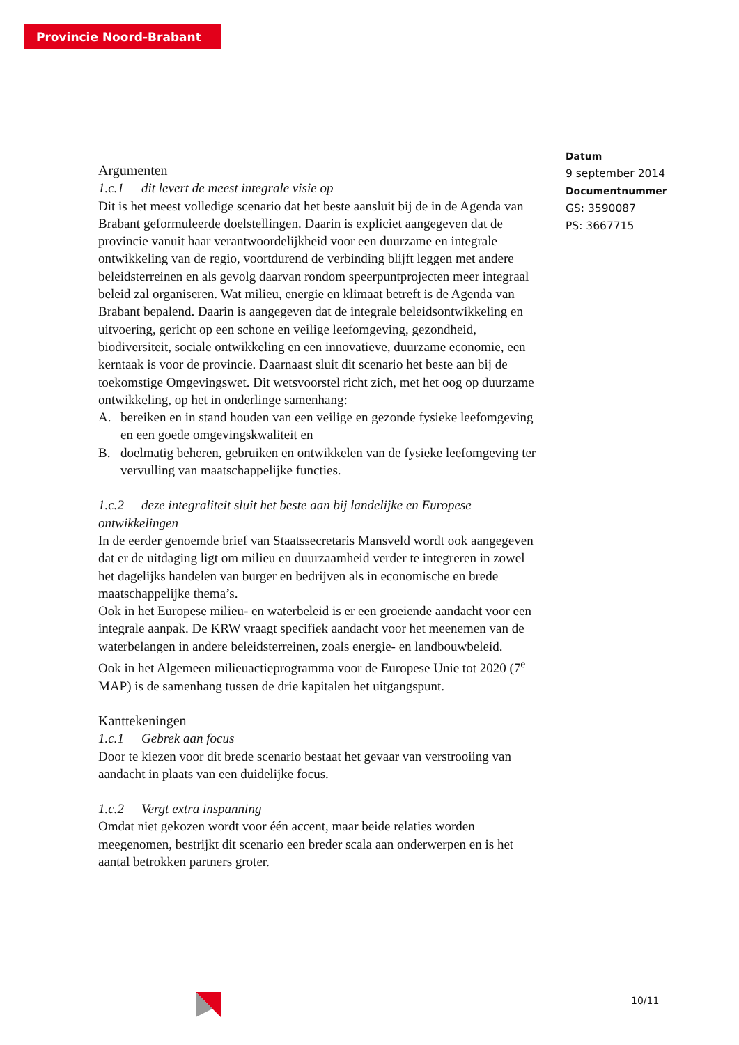Provincie Noord-Brabant
Datum
9 september 2014
Documentnummer
GS: 3590087
PS: 3667715
Argumenten
1.c.1 dit levert de meest integrale visie op
Dit is het meest volledige scenario dat het beste aansluit bij de in de Agenda van Brabant geformuleerde doelstellingen. Daarin is expliciet aangegeven dat de provincie vanuit haar verantwoordelijkheid voor een duurzame en integrale ontwikkeling van de regio, voortdurend de verbinding blijft leggen met andere beleidsterreinen en als gevolg daarvan rondom speerpuntprojecten meer integraal beleid zal organiseren. Wat milieu, energie en klimaat betreft is de Agenda van Brabant bepalend. Daarin is aangegeven dat de integrale beleidsontwikkeling en uitvoering, gericht op een schone en veilige leefomgeving, gezondheid, biodiversiteit, sociale ontwikkeling en een innovatieve, duurzame economie, een kerntaak is voor de provincie. Daarnaast sluit dit scenario het beste aan bij de toekomstige Omgevingswet. Dit wetsvoorstel richt zich, met het oog op duurzame ontwikkeling, op het in onderlinge samenhang:
A. bereiken en in stand houden van een veilige en gezonde fysieke leefomgeving en een goede omgevingskwaliteit en
B. doelmatig beheren, gebruiken en ontwikkelen van de fysieke leefomgeving ter vervulling van maatschappelijke functies.
1.c.2 deze integraliteit sluit het beste aan bij landelijke en Europese ontwikkelingen
In de eerder genoemde brief van Staatssecretaris Mansveld wordt ook aangegeven dat er de uitdaging ligt om milieu en duurzaamheid verder te integreren in zowel het dagelijks handelen van burger en bedrijven als in economische en brede maatschappelijke thema’s.
Ook in het Europese milieu- en waterbeleid is er een groeiende aandacht voor een integrale aanpak. De KRW vraagt specifiek aandacht voor het meenemen van de waterbelangen in andere beleidsterreinen, zoals energie- en landbouwbeleid.
Ook in het Algemeen milieuactieprogramma voor de Europese Unie tot 2020 (7<sup>e</sup> MAP) is de samenhang tussen de drie kapitalen het uitgangspunt.
Kanttekeningen
1.c.1 Gebrek aan focus
Door te kiezen voor dit brede scenario bestaat het gevaar van verstrooiing van aandacht in plaats van een duidelijke focus.
1.c.2 Vergt extra inspanning
Omdat niet gekozen wordt voor één accent, maar beide relaties worden meegenomen, bestrijkt dit scenario een breder scala aan onderwerpen en is het aantal betrokken partners groter.
10/11